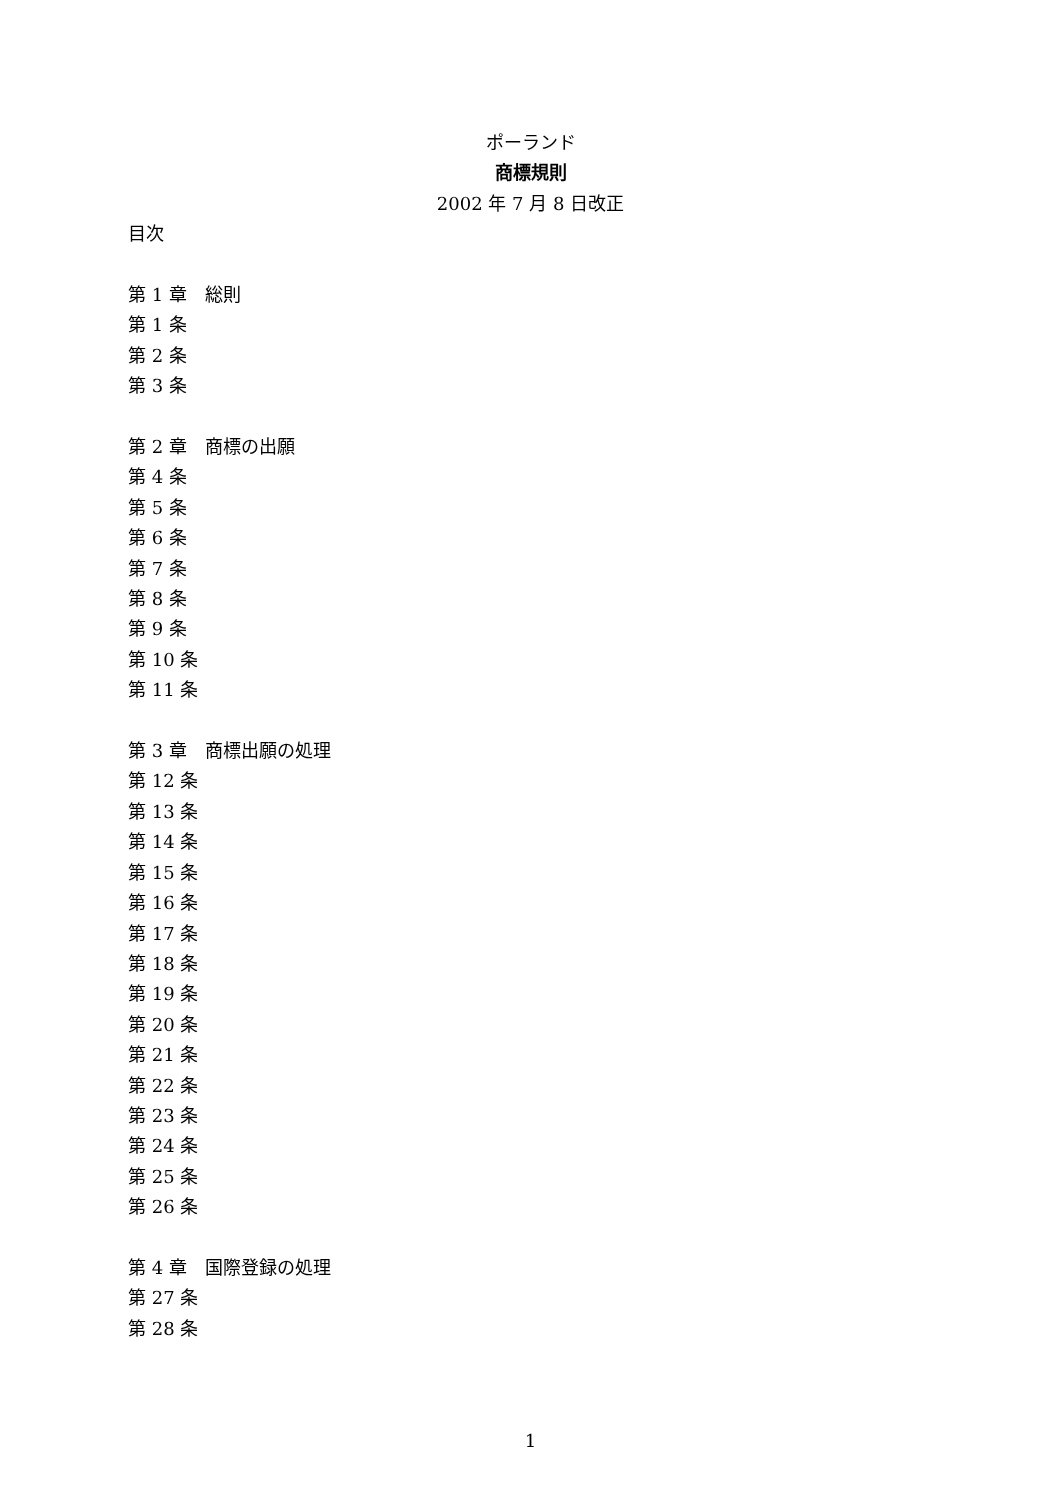ポーランド
商標規則
2002 年 7 月 8 日改正
目次
第 1 章　総則
第 1 条
第 2 条
第 3 条
第 2 章　商標の出願
第 4 条
第 5 条
第 6 条
第 7 条
第 8 条
第 9 条
第 10 条
第 11 条
第 3 章　商標出願の処理
第 12 条
第 13 条
第 14 条
第 15 条
第 16 条
第 17 条
第 18 条
第 19 条
第 20 条
第 21 条
第 22 条
第 23 条
第 24 条
第 25 条
第 26 条
第 4 章　国際登録の処理
第 27 条
第 28 条
1